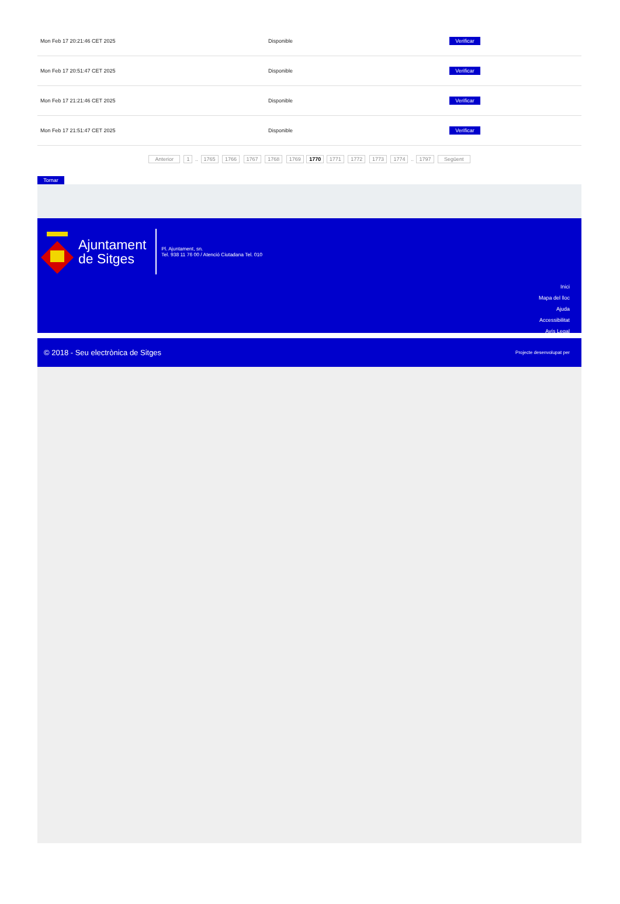| Mon Feb 17 20:21:46 CET 2025 | Disponible | Verificar |
| Mon Feb 17 20:51:47 CET 2025 | Disponible | Verificar |
| Mon Feb 17 21:21:46 CET 2025 | Disponible | Verificar |
| Mon Feb 17 21:51:47 CET 2025 | Disponible | Verificar |
Anterior 1 .. 1765 1766 1767 1768 1769 1770 1771 1772 1773 1774 .. 1797 Següent
Tornar
Ajuntament
de Sitges
Pl. Ajuntament, sn.
Tel. 938 11 76 00 / Atenció Ciutadana Tel. 010
Inici
Mapa del lloc
Ajuda
Accessibilitat
Avís Legal
© 2018 - Seu electrònica de Sitges Projecte desenvolupat per